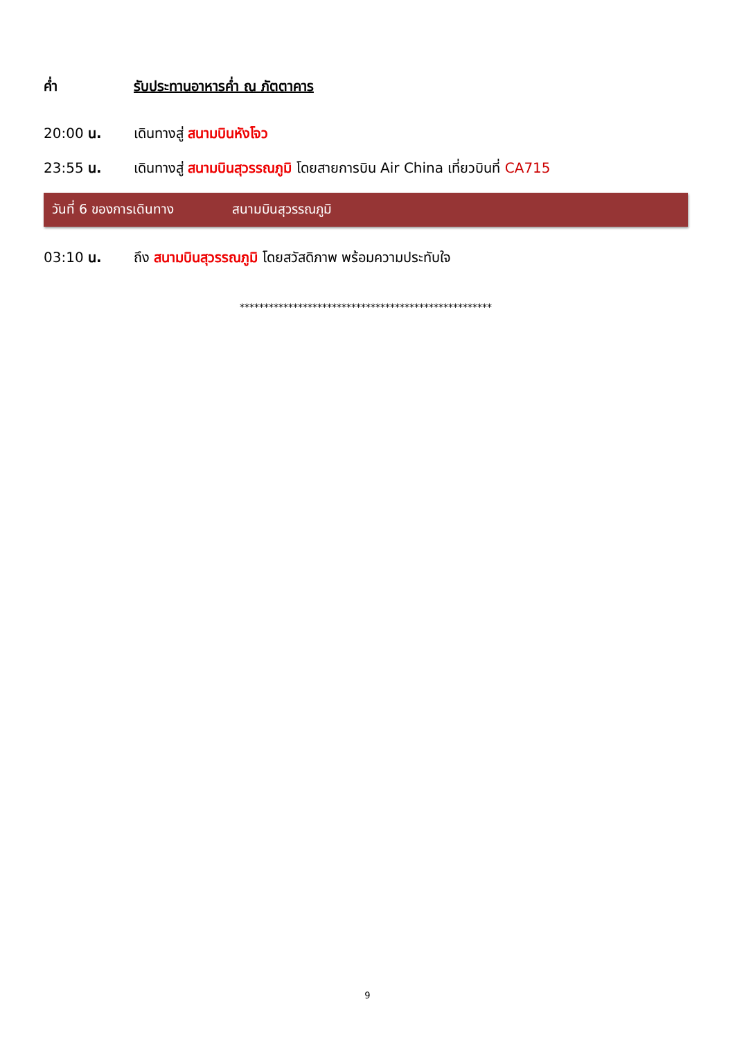ค่ำ รับประทานอาหารค่ำ ณ ภัตตาคาร
20:00 น. เดินทางสู่ สนามบินหังโจว
23:55 น. เดินทางสู่ สนามบินสุวรรณภูมิ โดยสายการบิน Air China เที่ยวบินที่ CA715
วันที่ 6 ของการเดินทาง สนามบินสุวรรณภูมิ
03:10 น. ถึง สนามบินสุวรรณภูมิ โดยสวัสดิภาพ พร้อมความประทับใจ
****************************************************
9